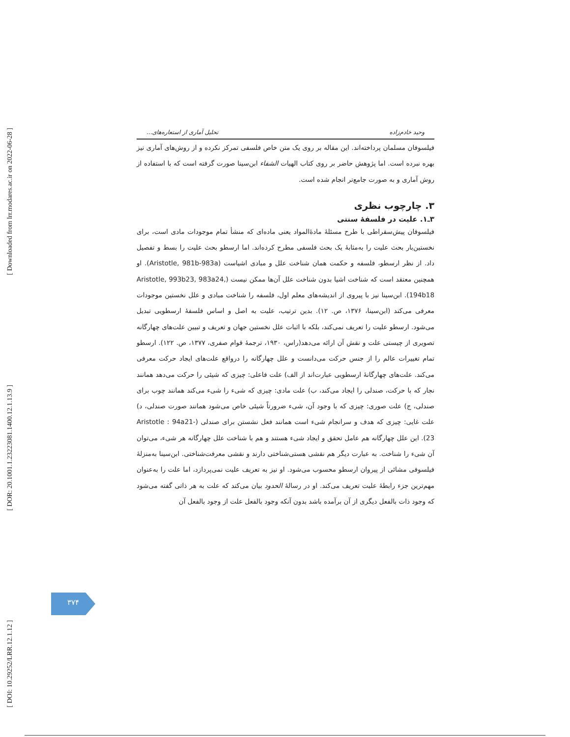[ Downloaded from lrr.modares.ac.ir on 2022-06-28 ]
[ DOR: 20.1001.1.23223081.1400.12.1.13.9 ]
[ DOI: 10.29252/LRR.12.1.12 ]
وحید خادم‌زاده تحلیل آماری از استعاره‌های...
فیلسوفان مسلمان پرداخته‌اند. این مقاله بر روی یک متن خاص فلسفی تمرکز نکرده و از روش‌های آماری نیز بهره نبرده است. اما پژوهش حاضر بر روی کتاب الهیات الشفاء ابن‌سینا صورت گرفته است که با استفاده از روش آماری و به صورت جامع‌تر انجام شده است.
۳. چارچوب نظری
۳ـ۱. علیت در فلسفهٔ سنتی
فیلسوفان پیش‌سقراطی با طرح مسئلهٔ مادهٔ‌المواد یعنی ماده‌ای که منشأ تمام موجودات مادی است، برای نخستین‌بار بحث علیت را به‌مثابهٔ یک بحث فلسفی مطرح کرده‌اند. اما ارسطو بحث علیت را بسط و تفصیل داد. از نظر ارسطو، فلسفه و حکمت همان شناخت علل و مبادی اشیاست (Aristotle, 981b-983a). او همچنین معتقد است که شناخت اشیا بدون شناخت علل آن‌ها ممکن نیست (Aristotle, 993b23, 983a24, 194b18). ابن‌سینا نیز با پیروی از اندیشه‌های معلم اول، فلسفه را شناخت مبادی و علل نخستین موجودات معرفی می‌کند (ابن‌سینا، ۱۳۷۶، ص. ۱۲). بدین ترتیب، علیت به اصل و اساس فلسفهٔ ارسطویی تبدیل می‌شود. ارسطو علیت را تعریف نمی‌کند، بلکه با اثبات علل نخستین جهان و تعریف و تبیین علت‌های چهارگانه تصویری از چیستی علت و نقش آن ارائه می‌دهد(راس، ۱۹۳۰، ترجمهٔ قوام صفری، ۱۳۷۷، ص. ۱۲۲). ارسطو تمام تغییرات عالم را از جنس حرکت می‌دانست و علل چهارگانه را درواقع علت‌های ایجاد حرکت معرفی می‌کند. علت‌های چهارگانهٔ ارسطویی عبارت‌اند از الف) علت فاعلی: چیزی که شیئی را حرکت می‌دهد همانند نجار که با حرکت، صندلی را ایجاد می‌کند، ب) علت مادی: چیزی که شیء را شیء می‌کند همانند چوب برای صندلی، ج) علت صوری: چیزی که با وجود آن، شیء ضرورتاً شیئی خاص می‌شود همانند صورت صندلی، د) علت غایی: چیزی که هدف و سرانجام شیء است همانند فعل نشستن برای صندلی (Aristotle : 94a21-23). این علل چهارگانه هم عامل تحقق و ایجاد شیء هستند و هم با شناخت علل چهارگانه هر شیء، می‌توان آن شیء را شناخت. به عبارت دیگر هم نقشی هستی‌شناختی دارند و نقشی معرفت‌شناختی. ابن‌سینا به‌منزلهٔ فیلسوفی مشائی از پیروان ارسطو محسوب می‌شود. او نیز به تعریف علیت نمی‌پردازد، اما علت را به‌عنوان مهم‌ترین جزء رابطهٔ علیت تعریف می‌کند. او در رسالهٔ الحدود بیان می‌کند که علت به هر ذاتی گفته می‌شود که وجود ذات بالفعل دیگری از آن برآمده باشد بدون آنکه وجود بالفعل علت از وجود بالفعل آن
۳۷۴